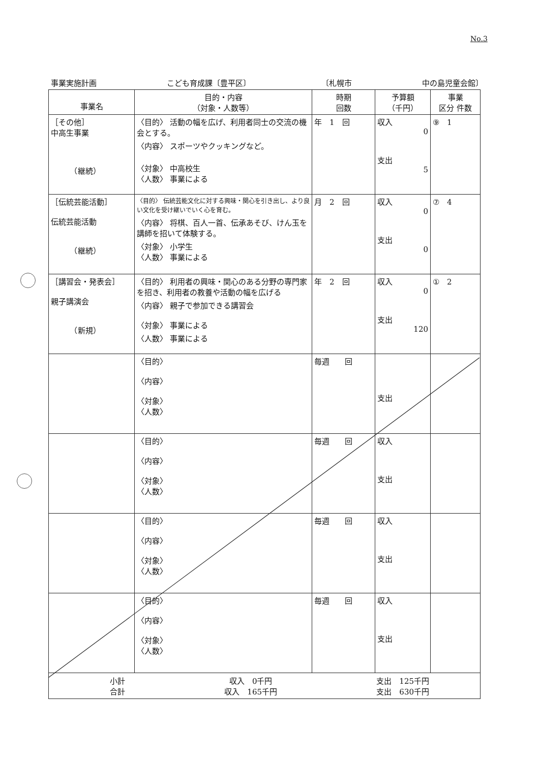No.3
事業実施計画 こども育成課〔豊平区〕 〔札幌市 中の島児童会館〕
| 事業名 | 目的・内容 （対象・人数等） | 時期 回数 | 予算額 （千円） | 事業 区分 件数 |
| --- | --- | --- | --- | --- |
| ［その他］ 中高生事業 （継続） | 〈目的〉 活動の幅を広げ、利用者同士の交流の機会とする。 〈内容〉 スポーツやクッキングなど。 〈対象〉 中高校生 〈人数〉 事業による | 年 1 回 | 収入 0 支出 5 | ⑨ 1 |
| ［伝統芸能活動］ 伝統芸能活動 （継続） | 〈目的〉 伝統芸能文化に対する興味・関心を引き出し、より良い文化を受け継いでいく心を育む。 〈内容〉 将棋、百人一首、伝承あそび、けん玉を講師を招いて体験する。 〈対象〉 小学生 〈人数〉 事業による | 月 2 回 | 収入 0 支出 0 | ⑦ 4 |
| ［講習会・発表会］ 親子講演会 （新規） | 〈目的〉 利用者の興味・関心のある分野の専門家を招き、利用者の教養や活動の幅を広げる 〈内容〉 親子で参加できる講習会 〈対象〉 事業による 〈人数〉 事業による | 年 2 回 | 収入 0 支出 120 | ① 2 |
| | 〈目的〉 〈内容〉 〈対象〉 〈人数〉 | 毎週 回 | 支出 | |
| | 〈目的〉 〈内容〉 〈対象〉 〈人数〉 | 毎週 回 | 収入 支出 | |
| | 〈目的〉 〈内容〉 〈対象〉 〈人数〉 | 毎週 回 | 収入 支出 | |
| | 〈目的〉 〈内容〉 〈対象〉 〈人数〉 | 毎週 回 | 収入 支出 | |
| 小計 収入 0千円 支出 125千円 合計 収入 165千円 支出 630千円 | | | | |